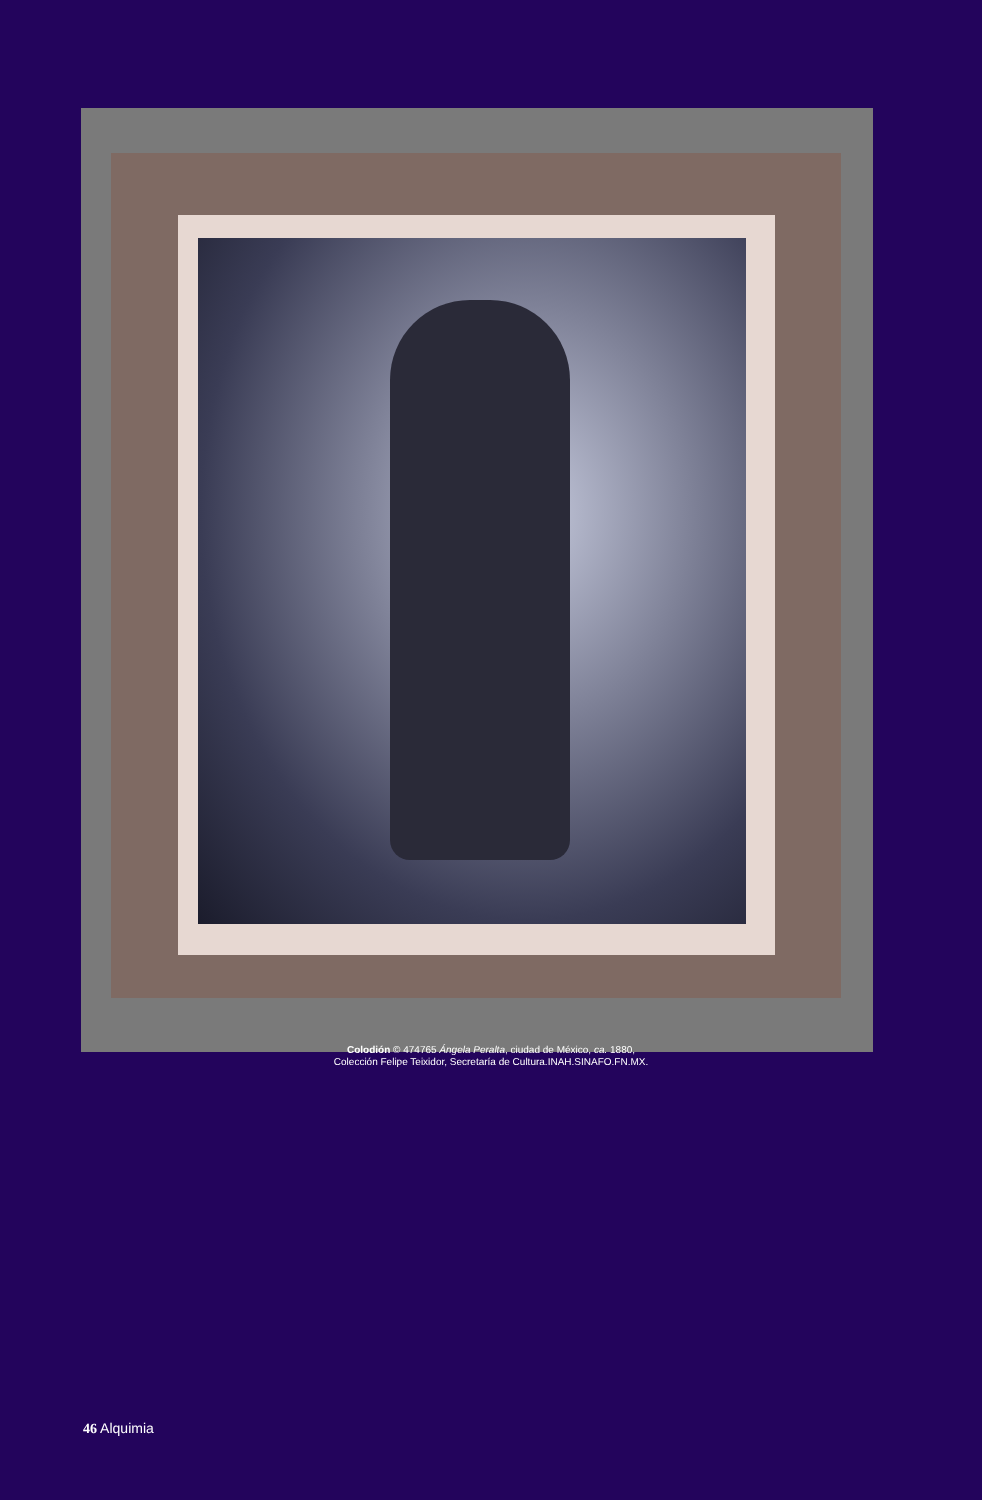Colodión © 474765 Ángela Peralta, ciudad de México, ca. 1880,
Colección Felipe Teixidor, Secretaría de Cultura.INAH.SINAFO.FN.MX.
46 Alquimia